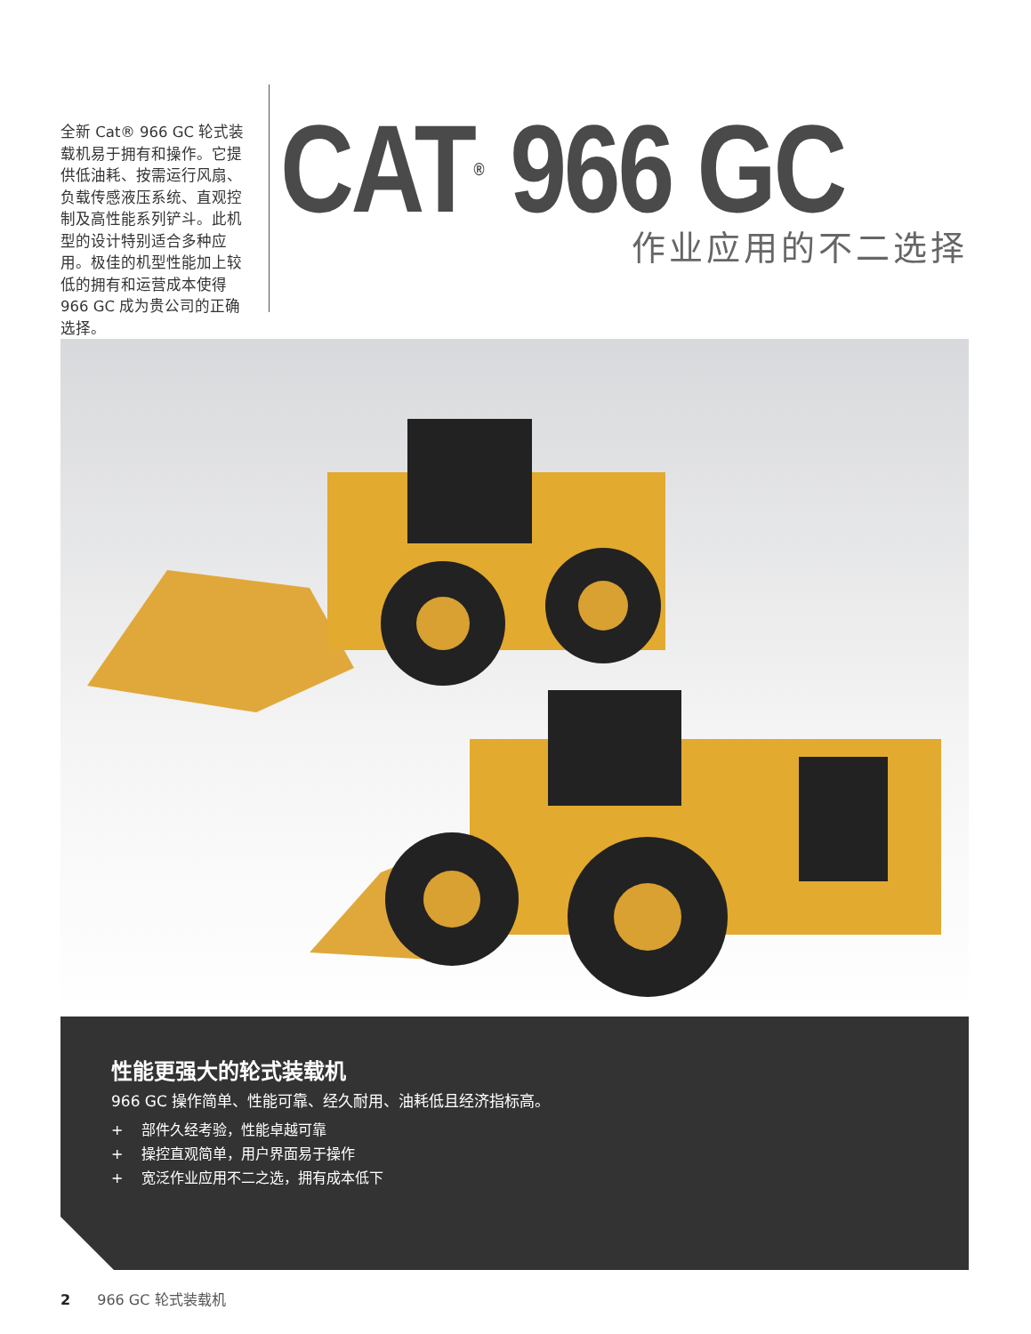全新 Cat® 966 GC 轮式装载机易于拥有和操作。它提供低油耗、按需运行风扇、负载传感液压系统、直观控制及高性能系列铲斗。此机型的设计特别适合多种应用。极佳的机型性能加上较低的拥有和运营成本使得 966 GC 成为贵公司的正确选择。
CAT<sup>®</sup> 966 GC
作业应用的不二选择
性能更强大的轮式装载机
966 GC 操作简单、性能可靠、经久耐用、油耗低且经济指标高。
+ 部件久经考验，性能卓越可靠
+ 操控直观简单，用户界面易于操作
+ 宽泛作业应用不二之选，拥有成本低下
2 966 GC 轮式装载机